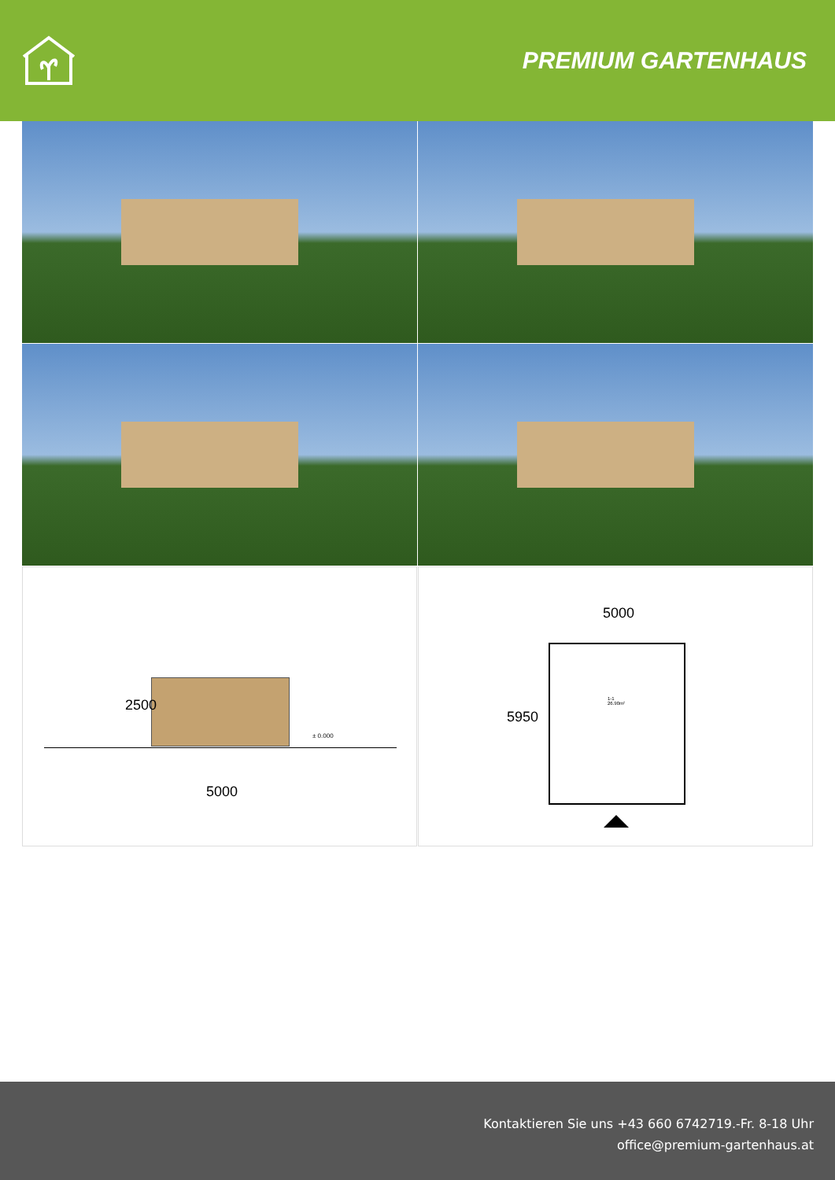PREMIUM GARTENHAUS
2500
± 0.000
5000
5000
5950
1-1
26.90m²
Kontaktieren Sie uns +43 660 6742719.-Fr. 8-18 Uhr
office@premium-gartenhaus.at